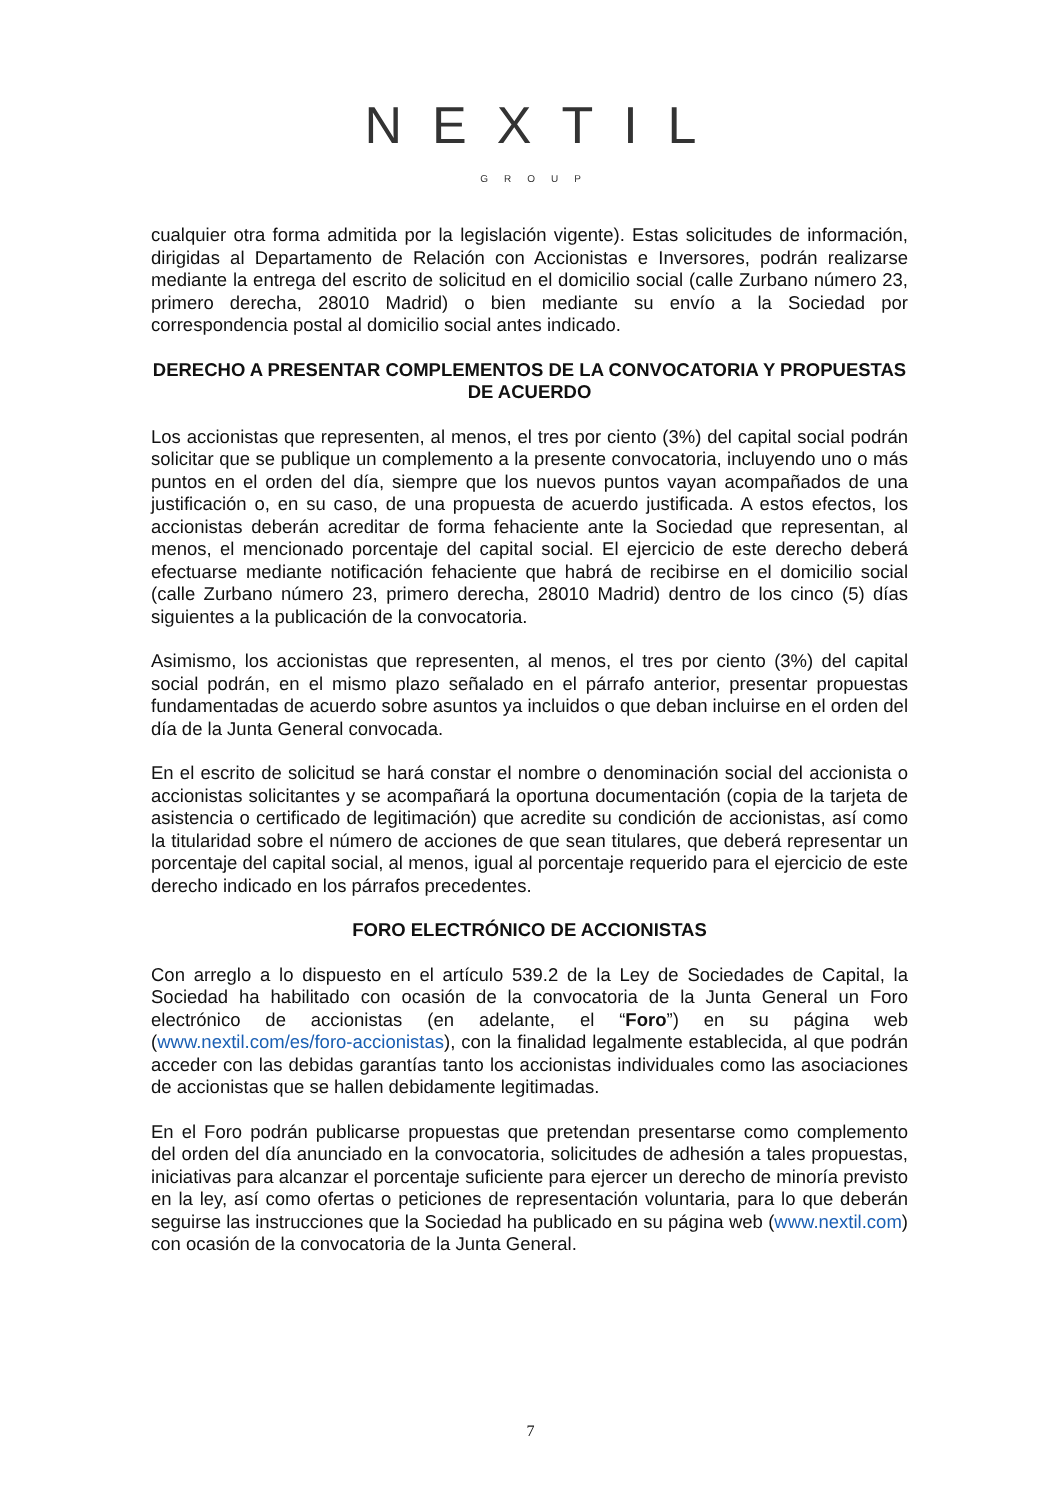NEXTIL
GROUP
cualquier otra forma admitida por la legislación vigente). Estas solicitudes de información, dirigidas al Departamento de Relación con Accionistas e Inversores, podrán realizarse mediante la entrega del escrito de solicitud en el domicilio social (calle Zurbano número 23, primero derecha, 28010 Madrid) o bien mediante su envío a la Sociedad por correspondencia postal al domicilio social antes indicado.
DERECHO A PRESENTAR COMPLEMENTOS DE LA CONVOCATORIA Y PROPUESTAS DE ACUERDO
Los accionistas que representen, al menos, el tres por ciento (3%) del capital social podrán solicitar que se publique un complemento a la presente convocatoria, incluyendo uno o más puntos en el orden del día, siempre que los nuevos puntos vayan acompañados de una justificación o, en su caso, de una propuesta de acuerdo justificada. A estos efectos, los accionistas deberán acreditar de forma fehaciente ante la Sociedad que representan, al menos, el mencionado porcentaje del capital social. El ejercicio de este derecho deberá efectuarse mediante notificación fehaciente que habrá de recibirse en el domicilio social (calle Zurbano número 23, primero derecha, 28010 Madrid) dentro de los cinco (5) días siguientes a la publicación de la convocatoria.
Asimismo, los accionistas que representen, al menos, el tres por ciento (3%) del capital social podrán, en el mismo plazo señalado en el párrafo anterior, presentar propuestas fundamentadas de acuerdo sobre asuntos ya incluidos o que deban incluirse en el orden del día de la Junta General convocada.
En el escrito de solicitud se hará constar el nombre o denominación social del accionista o accionistas solicitantes y se acompañará la oportuna documentación (copia de la tarjeta de asistencia o certificado de legitimación) que acredite su condición de accionistas, así como la titularidad sobre el número de acciones de que sean titulares, que deberá representar un porcentaje del capital social, al menos, igual al porcentaje requerido para el ejercicio de este derecho indicado en los párrafos precedentes.
FORO ELECTRÓNICO DE ACCIONISTAS
Con arreglo a lo dispuesto en el artículo 539.2 de la Ley de Sociedades de Capital, la Sociedad ha habilitado con ocasión de la convocatoria de la Junta General un Foro electrónico de accionistas (en adelante, el “Foro”) en su página web (www.nextil.com/es/foro-accionistas), con la finalidad legalmente establecida, al que podrán acceder con las debidas garantías tanto los accionistas individuales como las asociaciones de accionistas que se hallen debidamente legitimadas.
En el Foro podrán publicarse propuestas que pretendan presentarse como complemento del orden del día anunciado en la convocatoria, solicitudes de adhesión a tales propuestas, iniciativas para alcanzar el porcentaje suficiente para ejercer un derecho de minoría previsto en la ley, así como ofertas o peticiones de representación voluntaria, para lo que deberán seguirse las instrucciones que la Sociedad ha publicado en su página web (www.nextil.com) con ocasión de la convocatoria de la Junta General.
7